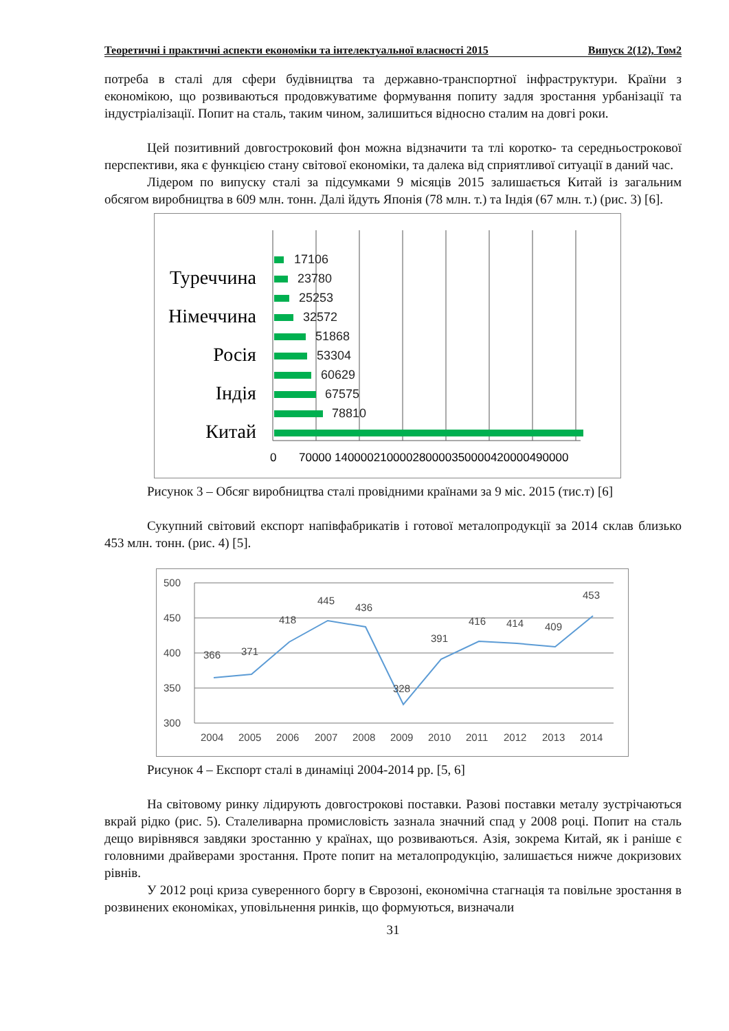Теоретичні і практичні аспекти економіки та інтелектуальної власності 2015 Випуск 2(12), Том2
потреба в сталі для сфери будівництва та державно-транспортної інфраструктури. Країни з економікою, що розвиваються продовжуватиме формування попиту задля зростання урбанізації та індустріалізації. Попит на сталь, таким чином, залишиться відносно сталим на довгі роки.
Цей позитивний довгостроковий фон можна відзначити та тлі коротко- та середньострокової перспективи, яка є функцією стану світової економіки, та далека від сприятливої ситуації в даний час.
Лідером по випуску сталі за підсумками 9 місяців 2015 залишається Китай із загальним обсягом виробництва в 609 млн. тонн. Далі йдуть Японія (78 млн. т.) та Індія (67 млн. т.) (рис. 3) [6].
17106
23780
25253
32572
51868
53304
60629
67575
78810
Туреччина
Німеччина
Росія
Індія
Китай
0
70000 140000210000280000350000420000490000
Рисунок 3 – Обсяг виробництва сталі провідними країнами за 9 міс. 2015 (тис.т) [6]
Сукупний світовий експорт напівфабрикатів і готової металопродукції за 2014 склав близько 453 млн. тонн. (рис. 4) [5].
500
450
400
350
300
366
371
418
445
436
328
391
416
414
409
453
2004
2005
2006
2007
2008
2009
2010
2011
2012
2013
2014
Рисунок 4 – Експорт сталі в динаміці 2004-2014 рр. [5, 6]
На світовому ринку лідирують довгострокові поставки. Разові поставки металу зустрічаються вкрай рідко (рис. 5). Сталеливарна промисловість зазнала значний спад у 2008 році. Попит на сталь дещо вирівнявся завдяки зростанню у країнах, що розвиваються. Азія, зокрема Китай, як і раніше є головними драйверами зростання. Проте попит на металопродукцію, залишається нижче докризових рівнів.
У 2012 році криза суверенного боргу в Єврозоні, економічна стагнація та повільне зростання в розвинених економіках, уповільнення ринків, що формуються, визначали
31